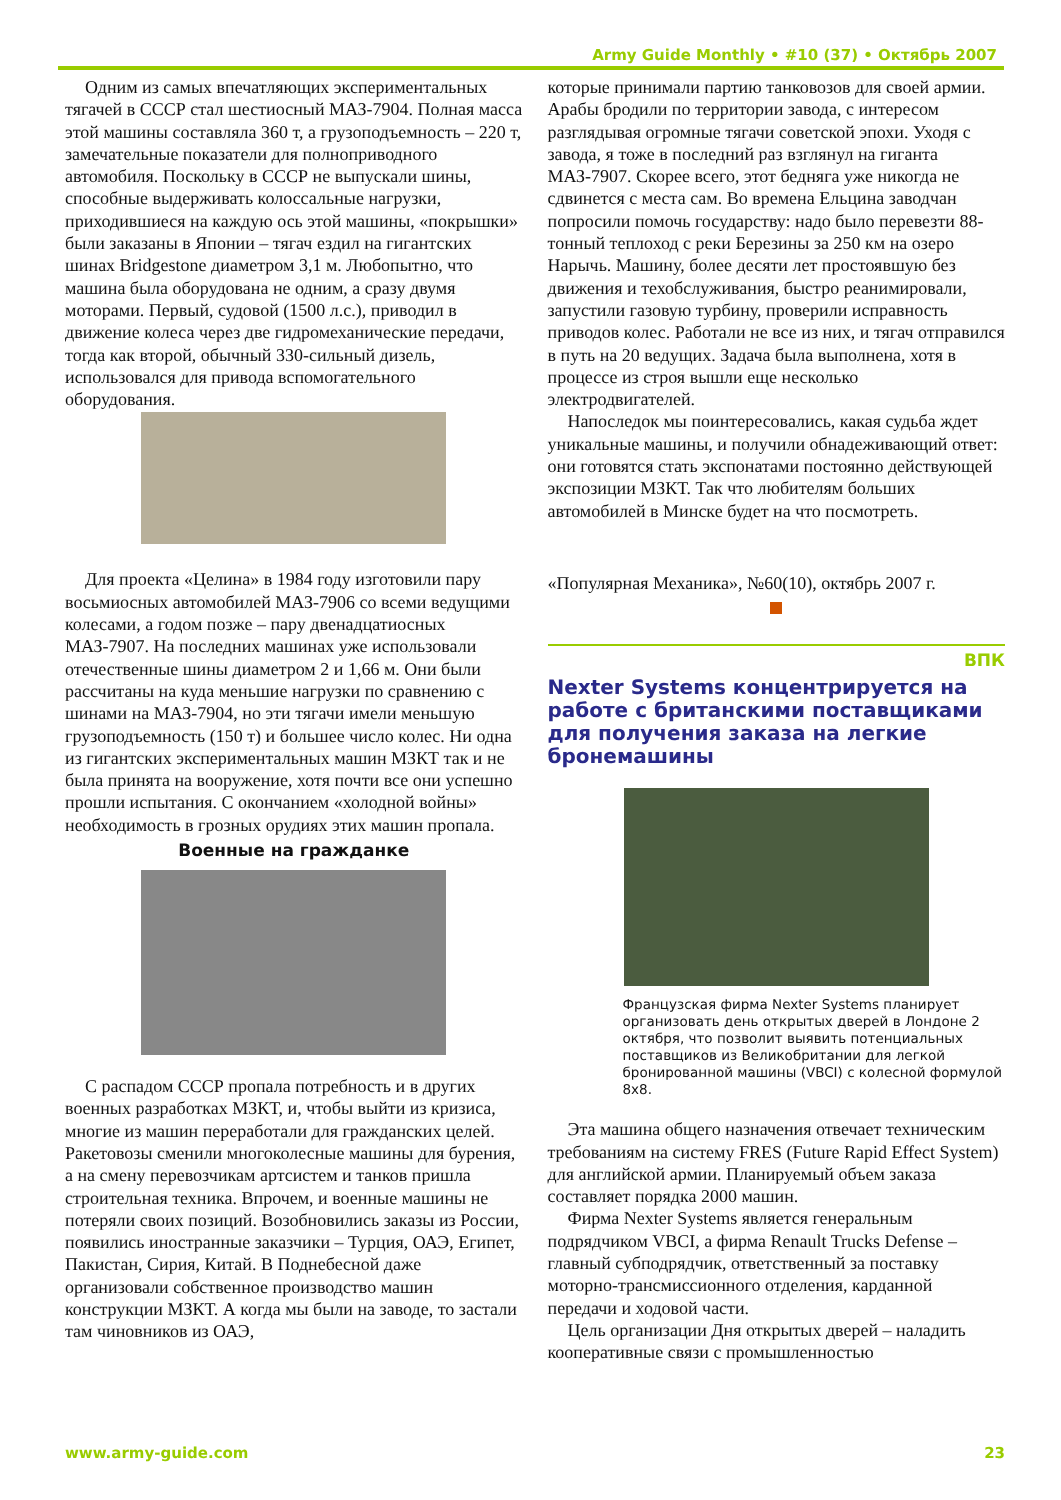Army Guide Monthly • #10 (37) • Октябрь 2007
Одним из самых впечатляющих экспериментальных тягачей в СССР стал шестиосный МАЗ-7904. Полная масса этой машины составляла 360 т, а грузоподъемность – 220 т, замечательные показатели для полноприводного автомобиля. Поскольку в СССР не выпускали шины, способные выдерживать колоссальные нагрузки, приходившиеся на каждую ось этой машины, «покрышки» были заказаны в Японии – тягач ездил на гигантских шинах Bridgestone диаметром 3,1 м. Любопытно, что машина была оборудована не одним, а сразу двумя моторами. Первый, судовой (1500 л.с.), приводил в движение колеса через две гидромеханические передачи, тогда как второй, обычный 330-сильный дизель, использовался для привода вспомогательного оборудования.
Для проекта «Целина» в 1984 году изготовили пару восьмиосных автомобилей МАЗ-7906 со всеми ведущими колесами, а годом позже – пару двенадцатиосных МАЗ-7907. На последних машинах уже использовали отечественные шины диаметром 2 и 1,66 м. Они были рассчитаны на куда меньшие нагрузки по сравнению с шинами на МАЗ-7904, но эти тягачи имели меньшую грузоподъемность (150 т) и большее число колес. Ни одна из гигантских экспериментальных машин МЗКТ так и не была принята на вооружение, хотя почти все они успешно прошли испытания. С окончанием «холодной войны» необходимость в грозных орудиях этих машин пропала.
Военные на гражданке
С распадом СССР пропала потребность и в других военных разработках МЗКТ, и, чтобы выйти из кризиса, многие из машин переработали для гражданских целей. Ракетовозы сменили многоколесные машины для бурения, а на смену перевозчикам артсистем и танков пришла строительная техника. Впрочем, и военные машины не потеряли своих позиций. Возобновились заказы из России, появились иностранные заказчики – Турция, ОАЭ, Египет, Пакистан, Сирия, Китай. В Поднебесной даже организовали собственное производство машин конструкции МЗКТ. А когда мы были на заводе, то застали там чиновников из ОАЭ,
которые принимали партию танковозов для своей армии. Арабы бродили по территории завода, с интересом разглядывая огромные тягачи советской эпохи. Уходя с завода, я тоже в последний раз взглянул на гиганта МАЗ-7907. Скорее всего, этот бедняга уже никогда не сдвинется с места сам. Во времена Ельцина заводчан попросили помочь государству: надо было перевезти 88-тонный теплоход с реки Березины за 250 км на озеро Нарычь. Машину, более десяти лет простоявшую без движения и техобслуживания, быстро реанимировали, запустили газовую турбину, проверили исправность приводов колес. Работали не все из них, и тягач отправился в путь на 20 ведущих. Задача была выполнена, хотя в процессе из строя вышли еще несколько электродвигателей.
Напоследок мы поинтересовались, какая судьба ждет уникальные машины, и получили обнадеживающий ответ: они готовятся стать экспонатами постоянно действующей экспозиции МЗКТ. Так что любителям больших автомобилей в Минске будет на что посмотреть.
«Популярная Механика», №60(10), октябрь 2007 г.
ВПК
Nexter Systems концентрируется на работе с британскими поставщиками для получения заказа на легкие бронемашины
Французская фирма Nexter Systems планирует организовать день открытых дверей в Лондоне 2 октября, что позволит выявить потенциальных поставщиков из Великобритании для легкой бронированной машины (VBCI) с колесной формулой 8x8.
Эта машина общего назначения отвечает техническим требованиям на систему FRES (Future Rapid Effect System) для английской армии. Планируемый объем заказа составляет порядка 2000 машин.
Фирма Nexter Systems является генеральным подрядчиком VBCI, а фирма Renault Trucks Defense – главный субподрядчик, ответственный за поставку моторно-трансмиссионного отделения, карданной передачи и ходовой части.
Цель организации Дня открытых дверей – наладить кооперативные связи с промышленностью
www.army-guide.com 23